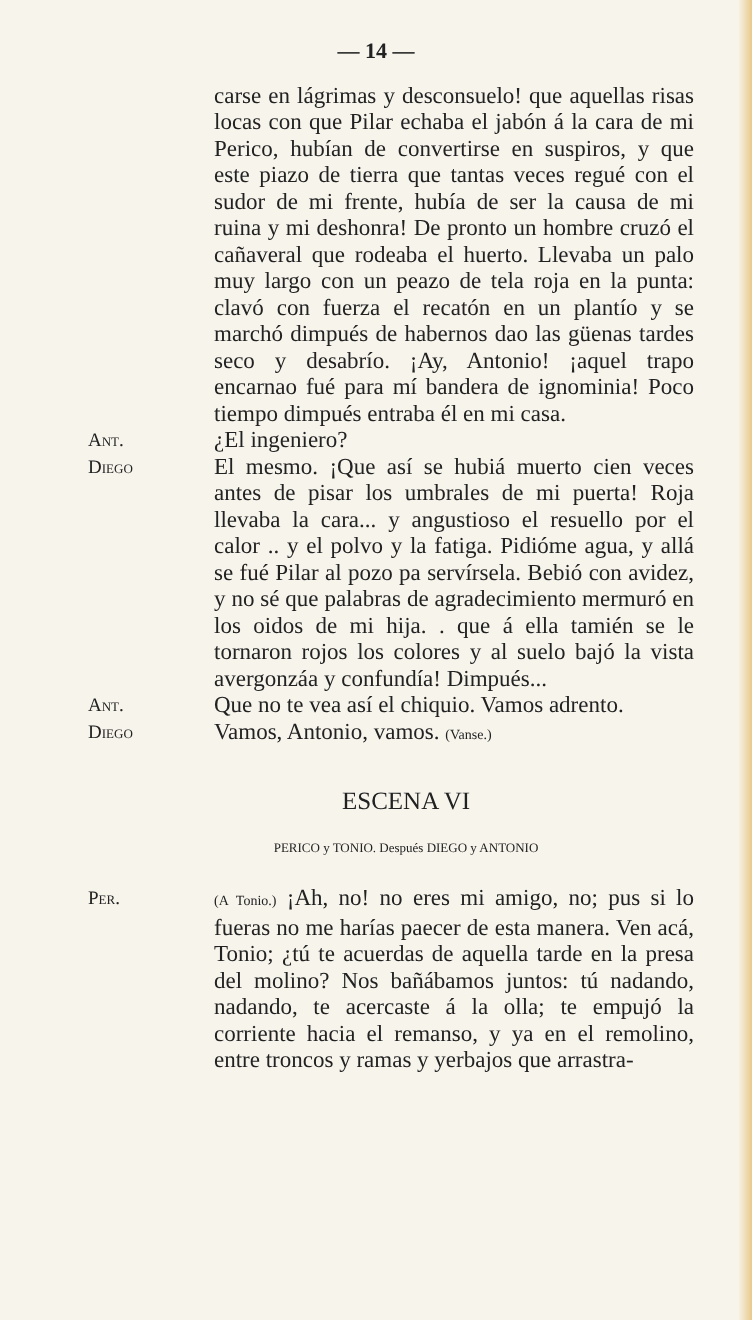— 14 —
carse en lágrimas y desconsuelo! que aquellas risas locas con que Pilar echaba el jabón á la cara de mi Perico, hubían de convertirse en suspiros, y que este piazo de tierra que tantas veces regué con el sudor de mi frente, hubía de ser la causa de mi ruina y mi deshonra! De pronto un hombre cruzó el cañaveral que rodeaba el huerto. Llevaba un palo muy largo con un peazo de tela roja en la punta: clavó con fuerza el recatón en un plantío y se marchó dimpués de habernos dao las güenas tardes seco y desabrío. ¡Ay, Antonio! ¡aquel trapo encarnao fué para mí bandera de ignominia! Poco tiempo dimpués entraba él en mi casa.
Ant.
¿El ingeniero?
Diego
El mesmo. ¡Que así se hubiá muerto cien veces antes de pisar los umbrales de mi puerta! Roja llevaba la cara... y angustioso el resuello por el calor .. y el polvo y la fatiga. Pidióme agua, y allá se fué Pilar al pozo pa servírsela. Bebió con avidez, y no sé que palabras de agradecimiento mermuró en los oidos de mi hija. . que á ella tamién se le tornaron rojos los colores y al suelo bajó la vista avergonzáa y confundía! Dimpués...
Ant.
Que no te vea así el chiquio. Vamos adrento.
Diego
Vamos, Antonio, vamos. (Vanse.)
ESCENA VI
PERICO y TONIO. Después DIEGO y ANTONIO
Per.
(A Tonio.) ¡Ah, no! no eres mi amigo, no; pus si lo fueras no me harías paecer de esta manera. Ven acá, Tonio; ¿tú te acuerdas de aquella tarde en la presa del molino? Nos bañábamos juntos: tú nadando, nadando, te acercaste á la olla; te empujó la corriente hacia el remanso, y ya en el remolino, entre troncos y ramas y yerbajos que arrastra-